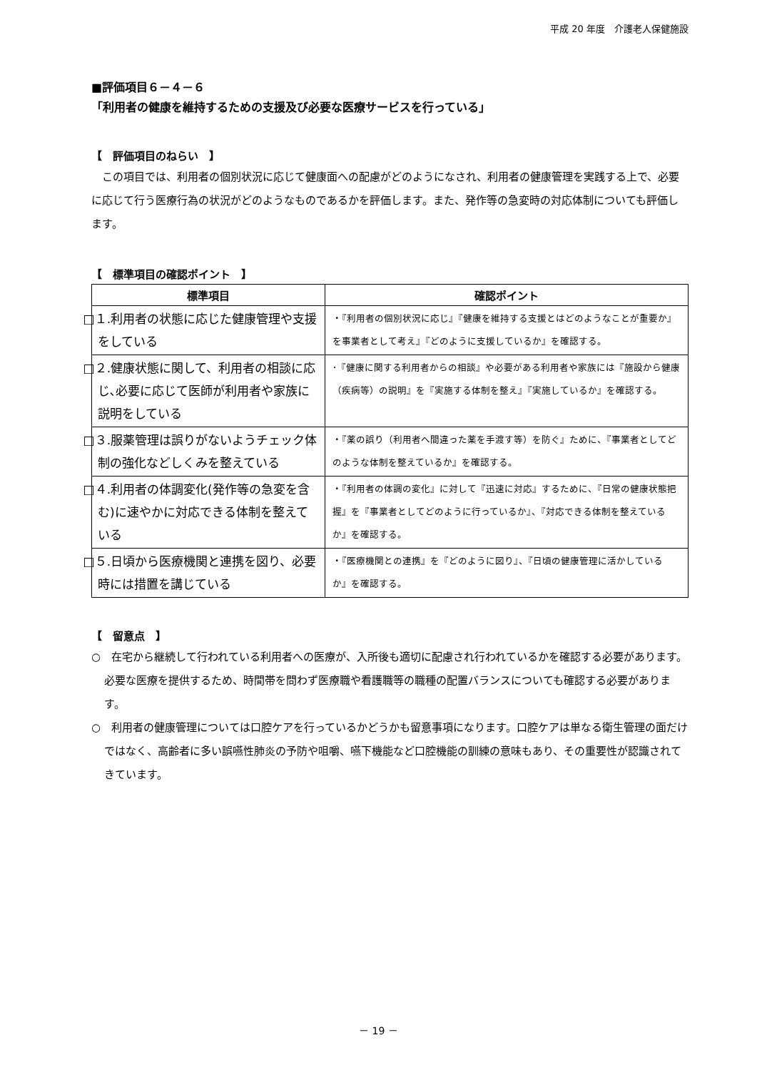平成 20 年度　介護老人保健施設
■評価項目６－４－６
「利用者の健康を維持するための支援及び必要な医療サービスを行っている」
【　評価項目のねらい　】
　この項目では、利用者の個別状況に応じて健康面への配慮がどのようになされ、利用者の健康管理を実践する上で、必要に応じて行う医療行為の状況がどのようなものであるかを評価します。また、発作等の急変時の対応体制についても評価します。
【　標準項目の確認ポイント　】
| 標準項目 | 確認ポイント |
| --- | --- |
| □１.利用者の状態に応じた健康管理や支援をしている | ・『利用者の個別状況に応じ』『健康を維持する支援とはどのようなことが重要か』を事業者として考え』『どのように支援しているか』を確認する。 |
| □２.健康状態に関して、利用者の相談に応じ､必要に応じて医師が利用者や家族に説明をしている | ･『健康に関する利用者からの相談』や必要がある利用者や家族には『施設から健康（疾病等）の説明』を『実施する体制を整え』『実施しているか』を確認する。 |
| □３.服薬管理は誤りがないようチェック体制の強化などしくみを整えている | ・『薬の誤り（利用者へ間違った薬を手渡す等）を防ぐ』ために、『事業者としてどのような体制を整えているか』を確認する。 |
| □４.利用者の体調変化(発作等の急変を含む)に速やかに対応できる体制を整えている | ・『利用者の体調の変化』に対して『迅速に対応』するために、『日常の健康状態把握』を『事業者としてどのように行っているか』、『対応できる体制を整えているか』を確認する。 |
| □５.日頃から医療機関と連携を図り、必要時には措置を講じている | ・『医療機関との連携』を『どのように図り』、『日頃の健康管理に活かしているか』を確認する。 |
【　留意点　】
○　在宅から継続して行われている利用者への医療が、入所後も適切に配慮され行われているかを確認する必要があります。必要な医療を提供するため、時間帯を問わず医療職や看護職等の職種の配置バランスについても確認する必要があります。
○　利用者の健康管理については口腔ケアを行っているかどうかも留意事項になります。口腔ケアは単なる衛生管理の面だけではなく、高齢者に多い誤嚥性肺炎の予防や咀嚼、嚥下機能など口腔機能の訓練の意味もあり、その重要性が認識されてきています。
－ 19 －